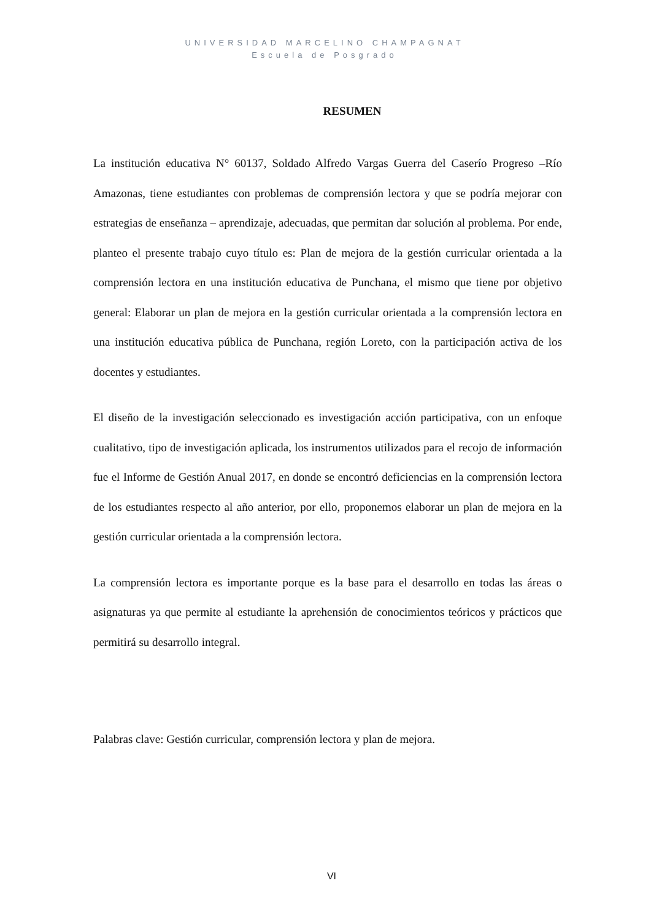UNIVERSIDAD MARCELINO CHAMPAGNAT
Escuela de Posgrado
RESUMEN
La institución educativa N° 60137, Soldado Alfredo Vargas Guerra del Caserío Progreso –Río Amazonas, tiene estudiantes con problemas de comprensión lectora y que se podría mejorar con estrategias de enseñanza – aprendizaje, adecuadas, que permitan dar solución al problema. Por ende, planteo el presente trabajo cuyo título es: Plan de mejora de la gestión curricular orientada a la comprensión lectora en una institución educativa de Punchana, el mismo que tiene por objetivo general: Elaborar un plan de mejora en la gestión curricular orientada a la comprensión lectora en una institución educativa pública de Punchana, región Loreto, con la participación activa de los docentes y estudiantes.
El diseño de la investigación seleccionado es investigación acción participativa, con un enfoque cualitativo, tipo de investigación aplicada, los instrumentos utilizados para el recojo de información fue el Informe de Gestión Anual 2017, en donde se encontró deficiencias en la comprensión lectora de los estudiantes respecto al año anterior, por ello, proponemos elaborar un plan de mejora en la gestión curricular orientada a la comprensión lectora.
La comprensión lectora es importante porque es la base para el desarrollo en todas las áreas o asignaturas ya que permite al estudiante la aprehensión de conocimientos teóricos y prácticos que permitirá su desarrollo integral.
Palabras clave: Gestión curricular, comprensión lectora y plan de mejora.
VI